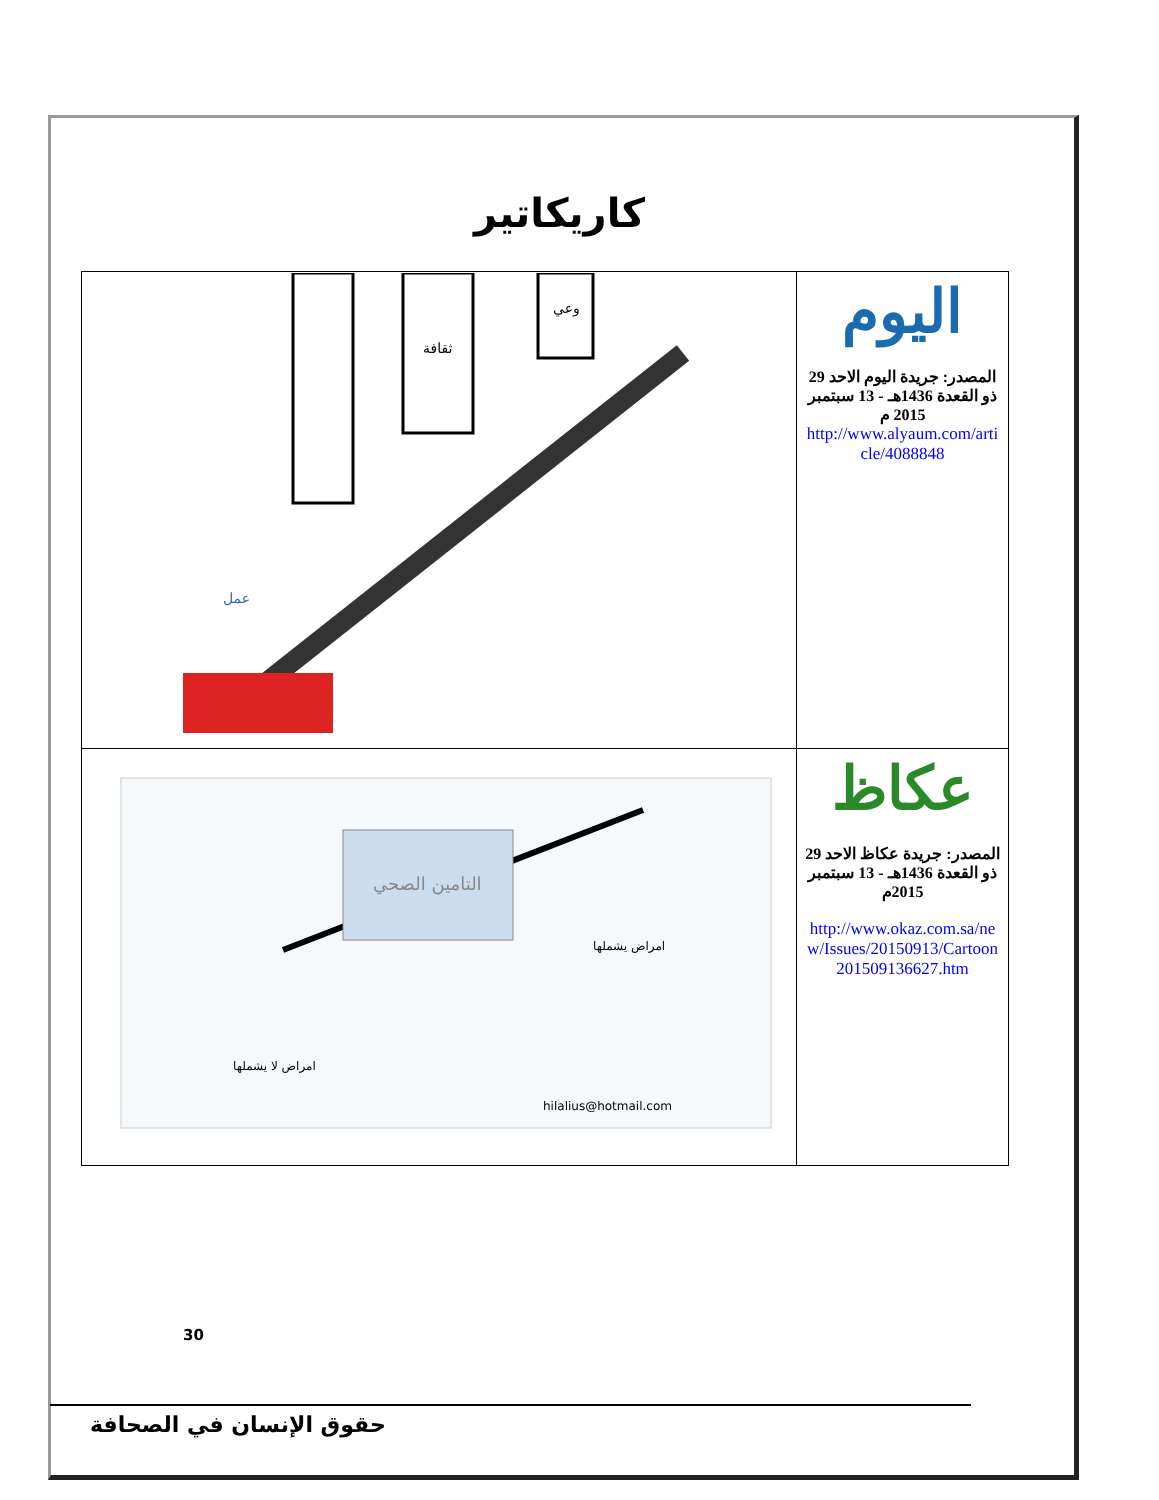كاريكاتير
| عمل ثقافة وعي | اليوم المصدر: جريدة اليوم الاحد 29 ذو القعدة 1436هـ - 13 سبتمبر 2015 م http://www.alyaum.com/article/4088848 |
| التامين الصحي امراض لا يشملها امراض يشملها hilalius@hotmail.com | عكاظ المصدر: جريدة عكاظ الاحد 29 ذو القعدة 1436هـ - 13 سبتمبر 2015م http://www.okaz.com.sa/new/Issues/20150913/Cartoon201509136627.htm |
30
حقوق الإنسان في الصحافة